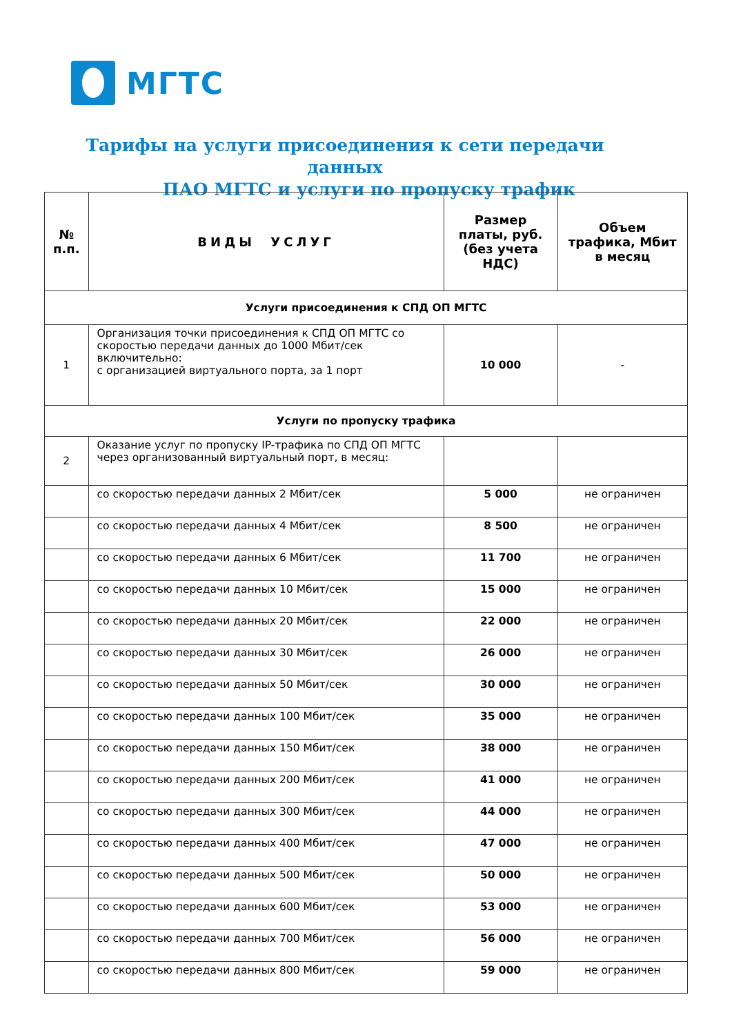МГТС
Тарифы на услуги присоединения к сети передачи данных
ПАО МГТС и услуги по пропуску трафик
| № п.п. | ВИДЫ УСЛУГ | Размер платы, руб. (без учета НДС) | Объем трафика, Мбит в месяц |
| --- | --- | --- | --- |
| Услуги присоединения к СПД ОП МГТС | | | |
| 1 | Организация точки присоединения к СПД ОП МГТС со скоростью передачи данных до 1000 Мбит/сек включительно: с организацией виртуального порта, за 1 порт | 10 000 | - |
| Услуги по пропуску трафика | | | |
| 2 | Оказание услуг по пропуску IP-трафика по СПД ОП МГТС через организованный виртуальный порт, в месяц: | | |
| | со скоростью передачи данных 2 Мбит/сек | 5 000 | не ограничен |
| | со скоростью передачи данных 4 Мбит/сек | 8 500 | не ограничен |
| | со скоростью передачи данных 6 Мбит/сек | 11 700 | не ограничен |
| | со скоростью передачи данных 10 Мбит/сек | 15 000 | не ограничен |
| | со скоростью передачи данных 20 Мбит/сек | 22 000 | не ограничен |
| | со скоростью передачи данных 30 Мбит/сек | 26 000 | не ограничен |
| | со скоростью передачи данных 50 Мбит/сек | 30 000 | не ограничен |
| | со скоростью передачи данных 100 Мбит/сек | 35 000 | не ограничен |
| | со скоростью передачи данных 150 Мбит/сек | 38 000 | не ограничен |
| | со скоростью передачи данных 200 Мбит/сек | 41 000 | не ограничен |
| | со скоростью передачи данных 300 Мбит/сек | 44 000 | не ограничен |
| | со скоростью передачи данных 400 Мбит/сек | 47 000 | не ограничен |
| | со скоростью передачи данных 500 Мбит/сек | 50 000 | не ограничен |
| | со скоростью передачи данных 600 Мбит/сек | 53 000 | не ограничен |
| | со скоростью передачи данных 700 Мбит/сек | 56 000 | не ограничен |
| | со скоростью передачи данных 800 Мбит/сек | 59 000 | не ограничен |